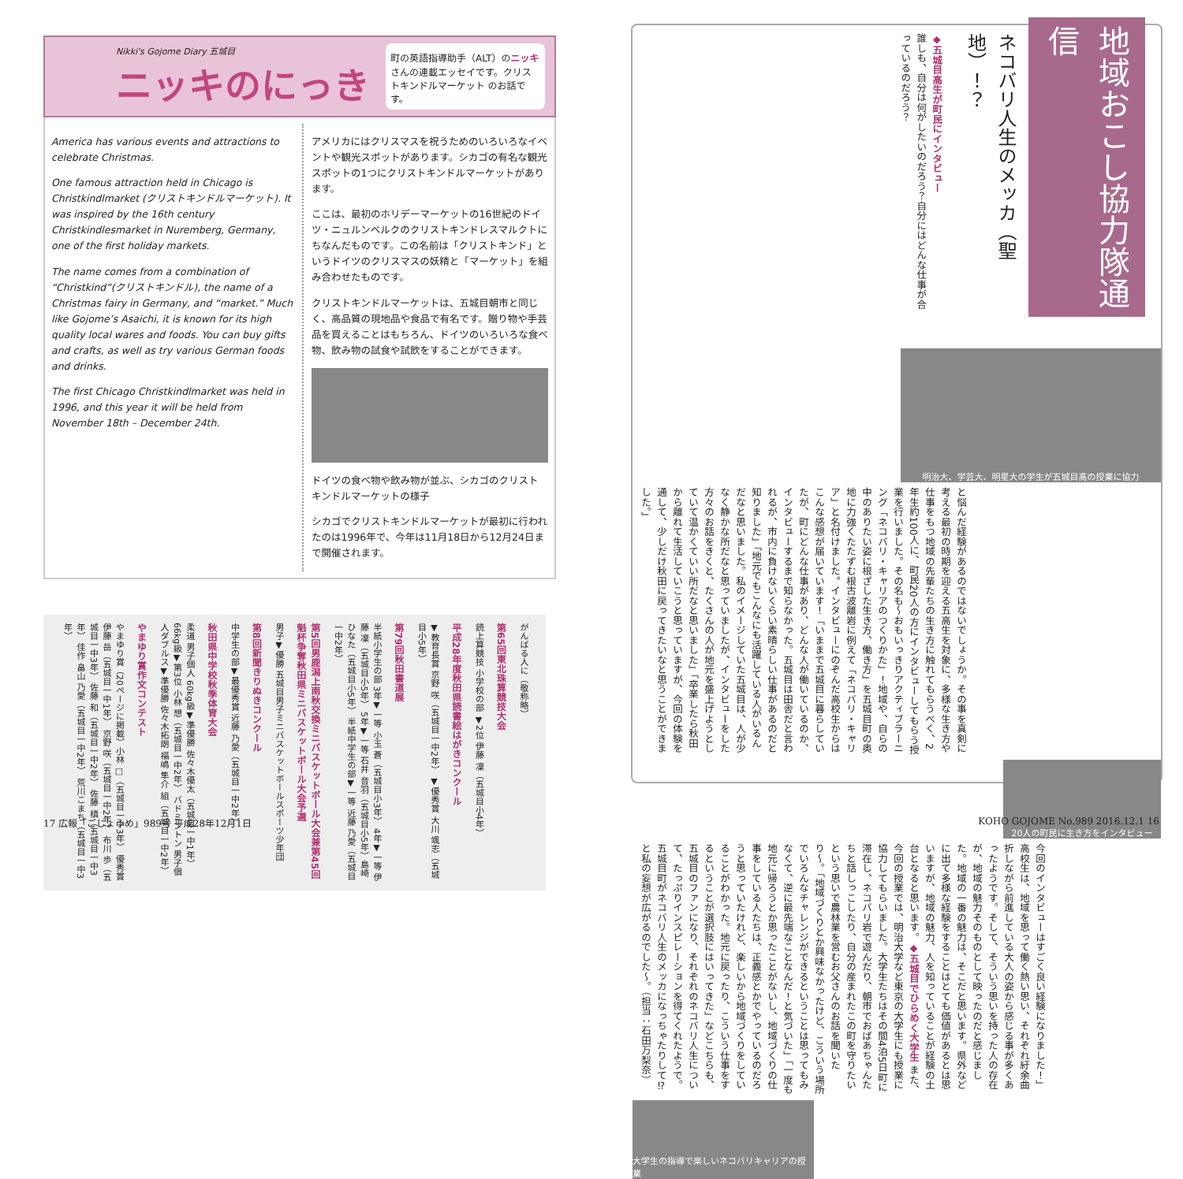Nikki's Gojome Diary 五城目
ニッキのにっき
町の英語指導助手（ALT）のニッキさんの連載エッセイです。クリストキンドルマーケット のお話です。
America has various events and attractions to celebrate Christmas.
One famous attraction held in Chicago is Christkindlmarket (クリストキンドルマーケット). It was inspired by the 16th century Christkindlesmarket in Nuremberg, Germany, one of the first holiday markets.
The name comes from a combination of “Christkind”(クリストキンドル), the name of a Christmas fairy in Germany, and “market.” Much like Gojome’s Asaichi, it is known for its high quality local wares and foods. You can buy gifts and crafts, as well as try various German foods and drinks.
The first Chicago Christkindlmarket was held in 1996, and this year it will be held from November 18th – December 24th.
アメリカにはクリスマスを祝うためのいろいろなイベントや観光スポットがあります。シカゴの有名な観光スポットの1つにクリストキンドルマーケットがあります。
ここは、最初のホリデーマーケットの16世紀のドイツ・ニュルンベルクのクリストキンドレスマルクトにちなんだものです。この名前は「クリストキンド」というドイツのクリスマスの妖精と「マーケット」を組み合わせたものです。
クリストキンドルマーケットは、五城目朝市と同じく、高品質の現地品や食品で有名です。贈り物や手芸品を買えることはもちろん、ドイツのいろいろな食べ物、飲み物の試食や試飲をすることができます。
ドイツの食べ物や飲み物が並ぶ、シカゴのクリストキンドルマーケットの様子
シカゴでクリストキンドルマーケットが最初に行われたのは1996年で、今年は11月18日から12月24日まで開催されます。
がんばる人に（敬称略）
第65回東北珠算競技大会
読上算競技 小学校の部 ▼2位 伊藤 凜（五城目小4年）
平成28年度秋田県読書絵はがきコンクール
▼教育長賞 京野 咲（五城目一中2年） ▼優秀賞 大川 颯志（五城目小5年）
第79回秋田書道展
半紙小学生の部 3年▼一等 小玉 蒼（五城目小3年） 4年▼一等 伊藤 凜（五城目小5年） 5年▼一等 石井 音羽（五城目小5年）島崎ひなた（五城目小5年） 半紙中学生の部▼一等 近藤 乃愛（五城目一中2年）
第5回男鹿潟上南秋交換ミニバスケットボール大会兼第45回魁杯争奪秋田県ミニバスケットボール大会予選
男子▼優勝 五城目男子ミニバスケットボールスポーツ少年団
第8回新聞きりぬきコンクール
中学生の部▼最優秀賞 近藤 乃愛（五城目一中2年）
秋田県中学校秋季体育大会
柔道 男子個人 60kg級▼準優勝 佐々木優太（五城目一中1年） 66kg級▼第3位 小林 想（五城目一中2年） バドミントン 男子個人ダブルス▼準優勝 佐々木拓朗 福嶋 隼介 組（五城目一中2年）
やまゆり賞作文コンテスト
やまゆり賞（20ページに掲載）小林 □（五城目一中3年） 優秀賞 伊藤 岳（五城目一中1年） 京野 咲（五城目一中2年） 布川 歩（五城目一中3年） 佐藤 和（五城目一中2年） 佐藤 槙（五城目一中3年） 佳作 畠山 乃愛（五城目一中2年） 荒川こまち（五城目一中3年）
地域おこし協力隊通信
ネコバリ人生のメッカ（聖地）！？
◆五城目高生が町民にインタビュー
誰しも、自分は何がしたいのだろう？自分にはどんな仕事が合っているのだろう？
明治大、学芸大、明星大の学生が五城目高の授業に協力
と悩んだ経験があるのではないでしょうか。その事を真剣に考える最初の時期を迎える五高生を対象に、多様な生き方や仕事をもつ地域の先輩たちの生き方に触れてもらうべく、2年生約100人に、町民20人の方にインタビューしてもらう授業を行いました。その名も〜おもいっきりアクティブラーニング「ネコバリ・キャリアのつくりかた」！地域や、自らの中のありたい姿に根ざした生き方、働き方」を五城目町の奥地に力強くたたずむ根古波離岩に例えて「ネコバリ・キャリア」と名付けました。インタビューにのぞんだ高校生からはこんな感想が届いています！「いままで五城目に暮らしていたが、町にどんな仕事があり、どんな人が働いているのか、インタビューするまで知らなかった。五城目は田舎だと言われるが、市内に負けないくらい素晴らしい仕事があるのだと知りました」「地元でもこんなにも活躍している人がいるんだなと思いました。私のイメージしていた五城目は、人が少なく静かな所だなと思っていましたが、インタビューをした方々のお話をきくと、たくさんの人が地元を盛上げようとしていて温かくていい所だなと思いました」「卒業したら秋田から離れて生活していこうと思っていますが、今回の体験を通して、少しだけ秋田に戻ってきたいなと思うことができました。」
20人の町民に生き方をインタビュー
今回のインタビューはすごく良い経験になりました！」高校生は、地域を思って働く熱い思い、それぞれ紆余曲折しながら前進している大人の姿から感じる事が多くあったようです。そして、そういう思いを持った人の存在が、地域の魅力そのものとして映ったのだと感じました。地域の一番の魅力は、そこだと思います。県外などに出て多様な経験をすることはとても価値があるとは思いますが、地域の魅力、人を知っていることが経験の土台となると思います。◆五城目でひらめく大学生 また、今回の授業では、明治大学など東京の大学生にも授業に協力してもらいました。大学生たちはその間4泊5日町に滞在し、ネコバリ岩で遊んだり、朝市でおばあちゃんたちと話しっこしたり、自分の産まれたこの町を守りたいという思いで農林業を営むお父さんのお話を聞いたり〜。「地域づくりとか興味なかったけど、こういう場所でいろんなチャレンジができるということは思ってもみなくて、逆に最先端なことなんだ！と気づいた」「一度も地元に帰ろうとか思ったことがないし、地域づくりの仕事をしている人たちは、正義感とかでやっているのだろうと思っていたけれど、楽しいから地域づくりをしていることがわかった。地元に戻ったり、こういう仕事をするということが選択肢にはいってきた」などこちらも、五城目のファンになり、それぞれのネコバリ人生について、たっぷりインスピレーションを得てくれたようで。五城目町がネコバリ人生のメッカになっちゃたりして⁉と私の妄想が広がるのでした〜。（担当：石田万梨奈）
大学生の指導で楽しいネコバリキャリアの授業
17 広報「ごじょうめ」989号 平成28年12月1日
KOHO GOJOME No.989 2016.12.1 16